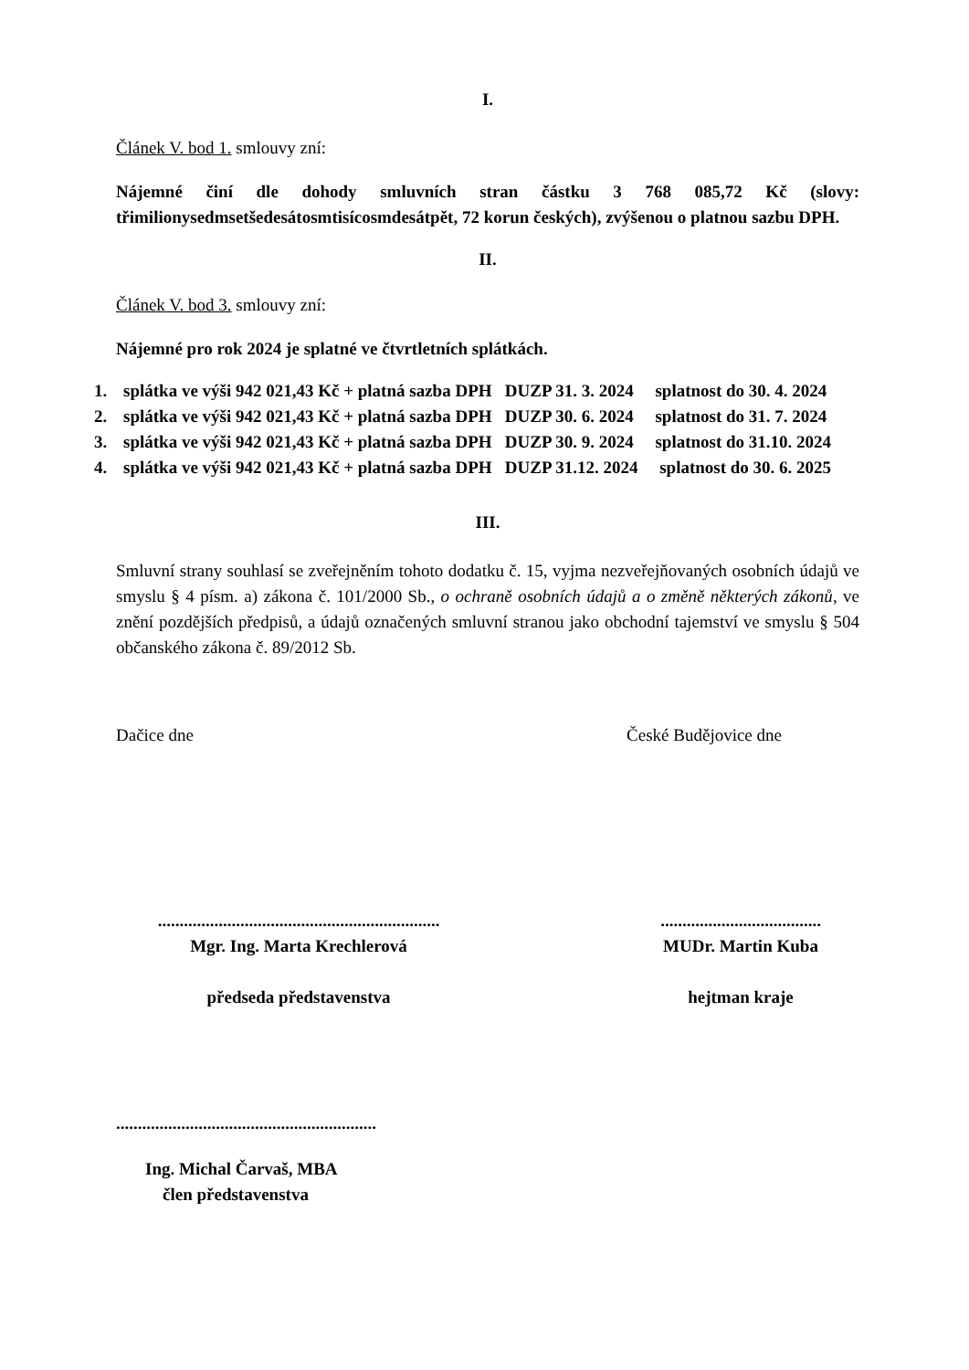I.
Článek V. bod 1. smlouvy zní:
Nájemné činí dle dohody smluvních stran částku 3 768 085,72 Kč (slovy: třimilionysedmsetšedesátosmtisícosmdesátpět, 72 korun českých), zvýšenou o platnou sazbu DPH.
II.
Článek V. bod 3. smlouvy zní:
Nájemné pro rok 2024 je splatné ve čtvrtletních splátkách.
1. splátka ve výši 942 021,43 Kč + platná sazba DPH DUZP 31. 3. 2024 splatnost do 30. 4. 2024
2. splátka ve výši 942 021,43 Kč + platná sazba DPH DUZP 30. 6. 2024 splatnost do 31. 7. 2024
3. splátka ve výši 942 021,43 Kč + platná sazba DPH DUZP 30. 9. 2024 splatnost do 31.10. 2024
4. splátka ve výši 942 021,43 Kč + platná sazba DPH DUZP 31.12. 2024 splatnost do 30. 6. 2025
III.
Smluvní strany souhlasí se zveřejněním tohoto dodatku č. 15, vyjma nezveřejňovaných osobních údajů ve smyslu § 4 písm. a) zákona č. 101/2000 Sb., o ochraně osobních údajů a o změně některých zákonů, ve znění pozdějších předpisů, a údajů označených smluvní stranou jako obchodní tajemství ve smyslu § 504 občanského zákona č. 89/2012 Sb.
Dačice dne České Budějovice dne
.................................................................
Mgr. Ing. Marta Krechlerová
předseda představenstva
.....................................
MUDr. Martin Kuba
hejtman kraje
............................................................
Ing. Michal Čarvaš, MBA
člen představenstva